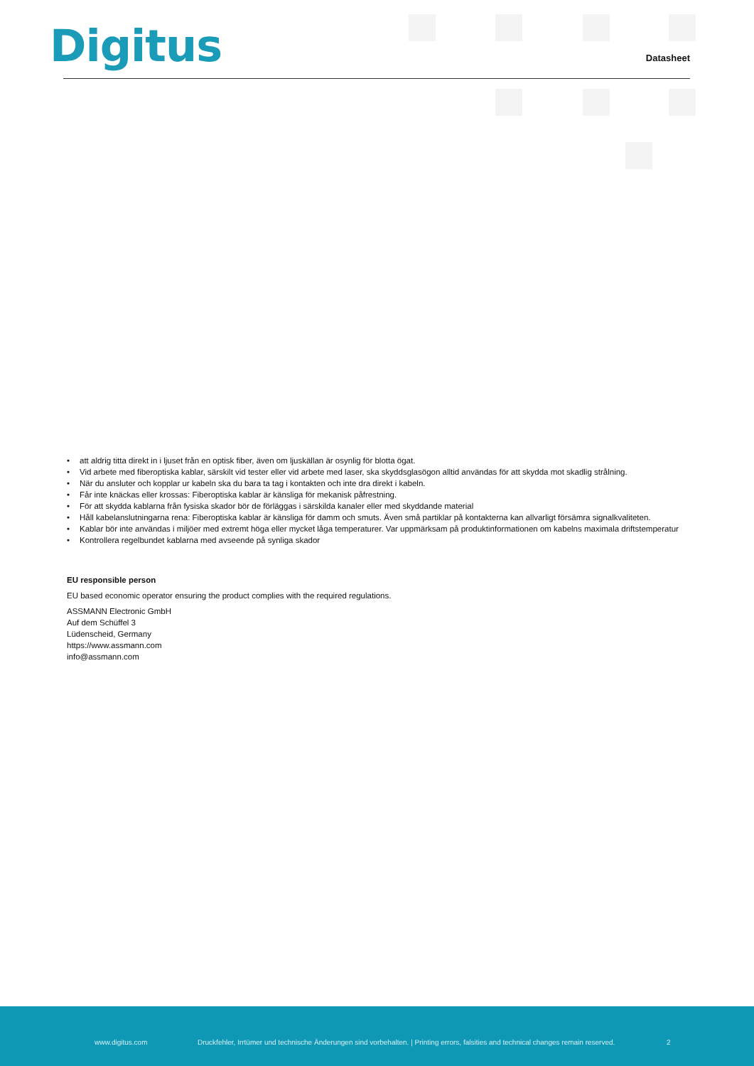Digitus Datasheet
• att aldrig titta direkt in i ljuset från en optisk fiber, även om ljuskällan är osynlig för blotta ögat.
• Vid arbete med fiberoptiska kablar, särskilt vid tester eller vid arbete med laser, ska skyddsglasögon alltid användas för att skydda mot skadlig strålning.
• När du ansluter och kopplar ur kabeln ska du bara ta tag i kontakten och inte dra direkt i kabeln.
• Får inte knäckas eller krossas: Fiberoptiska kablar är känsliga för mekanisk påfrestning.
• För att skydda kablarna från fysiska skador bör de förläggas i särskilda kanaler eller med skyddande material
• Håll kabelanslutningarna rena: Fiberoptiska kablar är känsliga för damm och smuts. Även små partiklar på kontakterna kan allvarligt försämra signalkvaliteten.
• Kablar bör inte användas i miljöer med extremt höga eller mycket låga temperaturer. Var uppmärksam på produktinformationen om kabelns maximala driftstemperatur
• Kontrollera regelbundet kablarna med avseende på synliga skador
EU responsible person
EU based economic operator ensuring the product complies with the required regulations.
ASSMANN Electronic GmbH
Auf dem Schüffel 3
Lüdenscheid, Germany
https://www.assmann.com
info@assmann.com
www.digitus.com
Druckfehler, Irrtümer und technische Änderungen sind vorbehalten. | Printing errors, falsities and technical changes remain reserved.
2